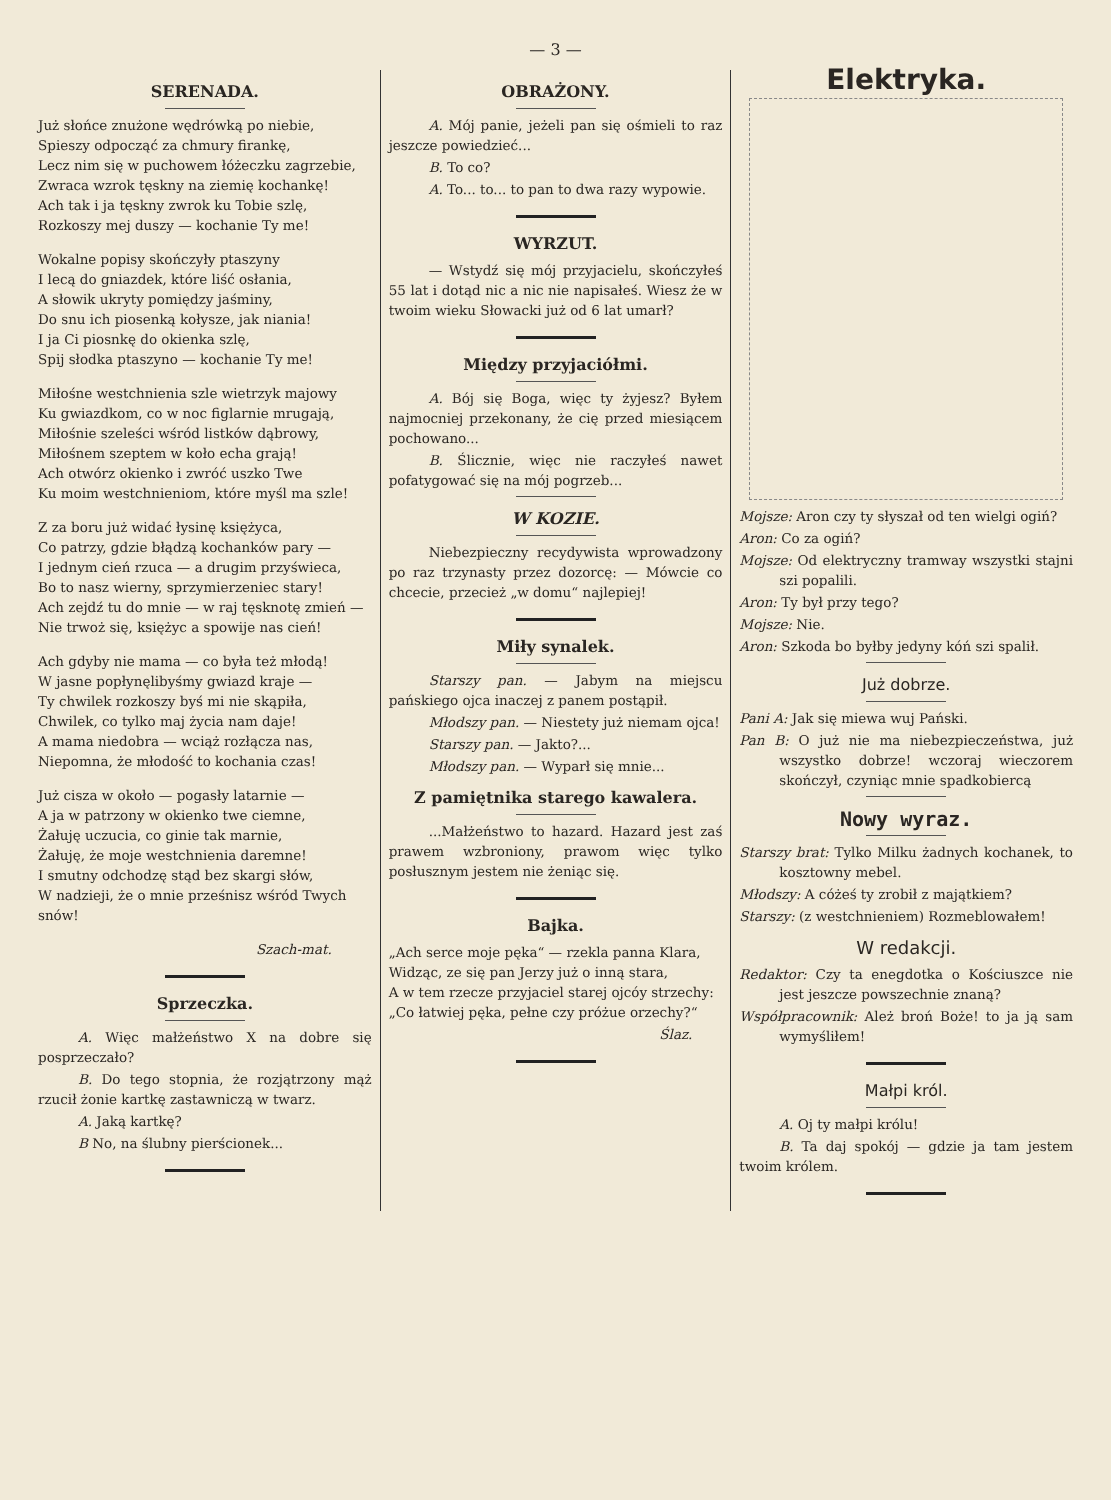— 3 —
SERENADA.
Już słońce znużone wędrówką po niebie,
Spieszy odpocząć za chmury firankę,
Lecz nim się w puchowem łóżeczku zagrzebie,
Zwraca wzrok tęskny na ziemię kochankę!
Ach tak i ja tęskny zwrok ku Tobie szlę,
Rozkoszy mej duszy — kochanie Ty me!
Wokalne popisy skończyły ptaszyny
I lecą do gniazdek, które liść osłania,
A słowik ukryty pomiędzy jaśminy,
Do snu ich piosenką kołysze, jak niania!
I ja Ci piosnkę do okienka szlę,
Spij słodka ptaszyno — kochanie Ty me!
Miłośne westchnienia szle wietrzyk majowy
Ku gwiazdkom, co w noc figlarnie mrugają,
Miłośnie szeleści wśród listków dąbrowy,
Miłośnem szeptem w koło echa grają!
Ach otwórz okienko i zwróć uszko Twe
Ku moim westchnieniom, które myśl ma szle!
Z za boru już widać łysinę księżyca,
Co patrzy, gdzie błądzą kochanków pary —
I jednym cień rzuca — a drugim przyświeca,
Bo to nasz wierny, sprzymierzeniec stary!
Ach zejdź tu do mnie — w raj tęsknotę zmień —
Nie trwoż się, księżyc a spowije nas cień!
Ach gdyby nie mama — co była też młodą!
W jasne popłynęlibyśmy gwiazd kraje —
Ty chwilek rozkoszy byś mi nie skąpiła,
Chwilek, co tylko maj życia nam daje!
A mama niedobra — wciąż rozłącza nas,
Niepomna, że młodość to kochania czas!
Już cisza w około — pogasły latarnie —
A ja w patrzony w okienko twe ciemne,
Żałuję uczucia, co ginie tak marnie,
Żałuję, że moje westchnienia daremne!
I smutny odchodzę stąd bez skargi słów,
W nadzieji, że o mnie prześnisz wśród Twych snów!
Szach-mat.
Sprzeczka.
A. Więc małżeństwo X na dobre się posprzeczało?
B. Do tego stopnia, że rozjątrzony mąż rzucił żonie kartkę zastawniczą w twarz.
A. Jaką kartkę?
B No, na ślubny pierścionek...
OBRAŻONY.
A. Mój panie, jeżeli pan się ośmieli to raz jeszcze powiedzieć...
B. To co?
A. To... to... to pan to dwa razy wypowie.
WYRZUT.
— Wstydź się mój przyjacielu, skończyłeś 55 lat i dotąd nic a nic nie napisałeś. Wiesz że w twoim wieku Słowacki już od 6 lat umarł?
Między przyjaciółmi.
A. Bój się Boga, więc ty żyjesz? Byłem najmocniej przekonany, że cię przed miesiącem pochowano...
B. Ślicznie, więc nie raczyłeś nawet pofatygować się na mój pogrzeb...
W KOZIE.
Niebezpieczny recydywista wprowadzony po raz trzynasty przez dozorcę: — Mówcie co chcecie, przecież „w domu“ najlepiej!
Miły synalek.
Starszy pan. — Jabym na miejscu pańskiego ojca inaczej z panem postąpił.
Młodszy pan. — Niestety już niemam ojca!
Starszy pan. — Jakto?...
Młodszy pan. — Wyparł się mnie...
Z pamiętnika starego kawalera.
...Małżeństwo to hazard. Hazard jest zaś prawem wzbroniony, prawom więc tylko posłusznym jestem nie żeniąc się.
Bajka.
„Ach serce moje pęka“ — rzekla panna Klara,
Widząc, ze się pan Jerzy już o inną stara,
A w tem rzecze przyjaciel starej ojcóy strzechy:
„Co łatwiej pęka, pełne czy próżue orzechy?“
Ślaz.
Elektryka.
Mojsze: Aron czy ty słyszał od ten wielgi ogiń?
Aron: Co za ogiń?
Mojsze: Od elektryczny tramway wszystki stajni szi popalili.
Aron: Ty był przy tego?
Mojsze: Nie.
Aron: Szkoda bo byłby jedyny kóń szi spalił.
Już dobrze.
Pani A: Jak się miewa wuj Pański.
Pan B: O już nie ma niebezpieczeństwa, już wszystko dobrze! wczoraj wieczorem skończył, czyniąc mnie spadkobiercą
Nowy wyraz.
Starszy brat: Tylko Milku żadnych kochanek, to kosztowny mebel.
Młodszy: A cóżeś ty zrobił z majątkiem?
Starszy: (z westchnieniem) Rozmeblowałem!
W redakcji.
Redaktor: Czy ta enegdotka o Kościuszce nie jest jeszcze powszechnie znaną?
Współpracownik: Ależ broń Boże! to ja ją sam wymyśliłem!
Małpi król.
A. Oj ty małpi królu!
B. Ta daj spokój — gdzie ja tam jestem twoim królem.